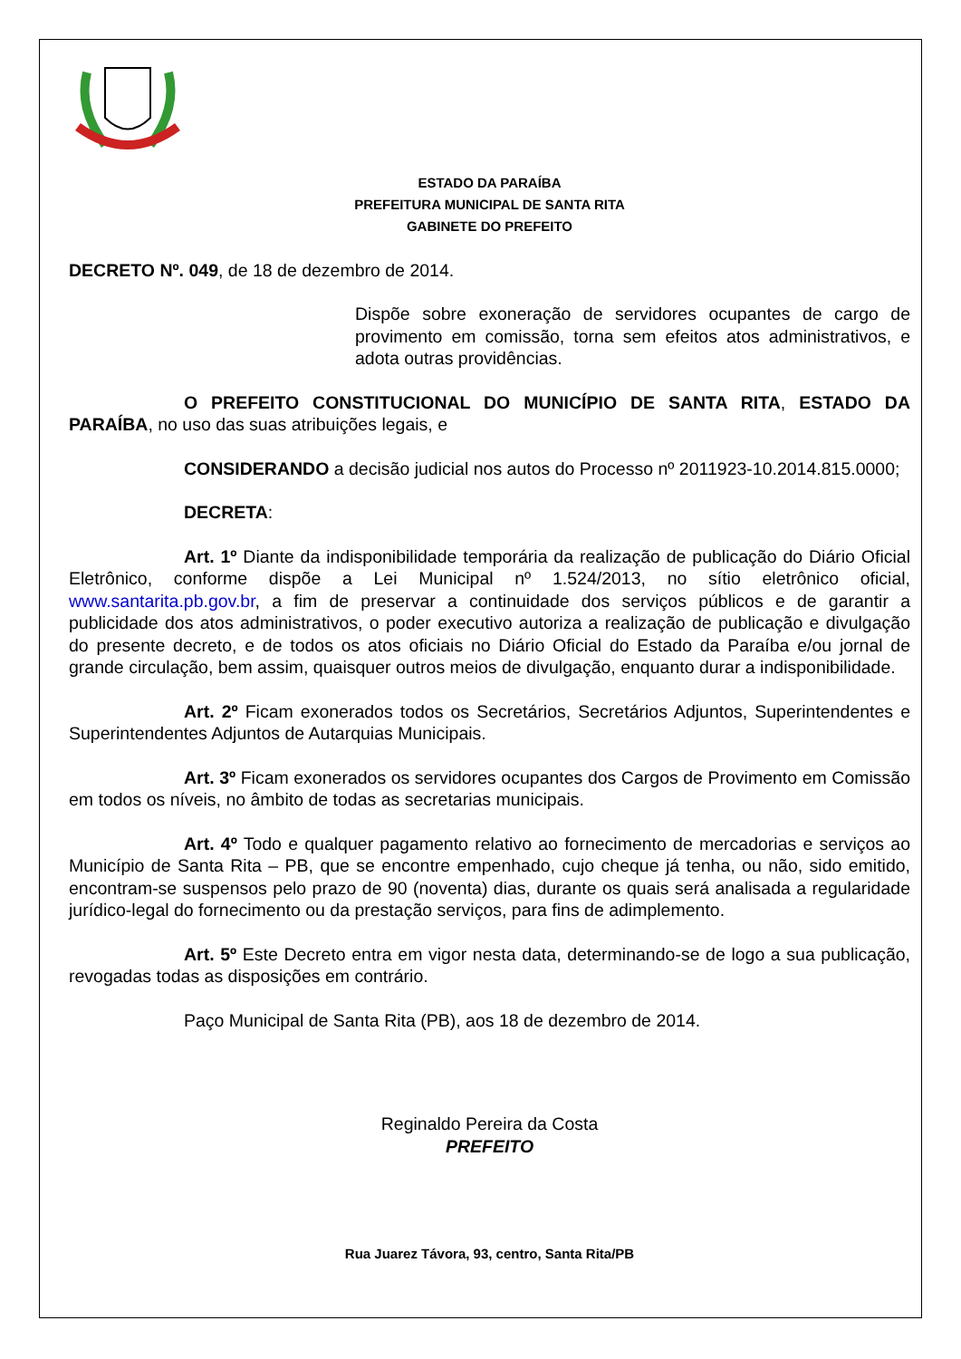ESTADO DA PARAÍBA
PREFEITURA MUNICIPAL DE SANTA RITA
GABINETE DO PREFEITO
DECRETO Nº. 049, de 18 de dezembro de 2014.
Dispõe sobre exoneração de servidores ocupantes de cargo de provimento em comissão, torna sem efeitos atos administrativos, e adota outras providências.
O PREFEITO CONSTITUCIONAL DO MUNICÍPIO DE SANTA RITA, ESTADO DA PARAÍBA, no uso das suas atribuições legais, e
CONSIDERANDO a decisão judicial nos autos do Processo nº 2011923-10.2014.815.0000;
DECRETA:
Art. 1º Diante da indisponibilidade temporária da realização de publicação do Diário Oficial Eletrônico, conforme dispõe a Lei Municipal nº 1.524/2013, no sítio eletrônico oficial, www.santarita.pb.gov.br, a fim de preservar a continuidade dos serviços públicos e de garantir a publicidade dos atos administrativos, o poder executivo autoriza a realização de publicação e divulgação do presente decreto, e de todos os atos oficiais no Diário Oficial do Estado da Paraíba e/ou jornal de grande circulação, bem assim, quaisquer outros meios de divulgação, enquanto durar a indisponibilidade.
Art. 2º Ficam exonerados todos os Secretários, Secretários Adjuntos, Superintendentes e Superintendentes Adjuntos de Autarquias Municipais.
Art. 3º Ficam exonerados os servidores ocupantes dos Cargos de Provimento em Comissão em todos os níveis, no âmbito de todas as secretarias municipais.
Art. 4º Todo e qualquer pagamento relativo ao fornecimento de mercadorias e serviços ao Município de Santa Rita – PB, que se encontre empenhado, cujo cheque já tenha, ou não, sido emitido, encontram-se suspensos pelo prazo de 90 (noventa) dias, durante os quais será analisada a regularidade jurídico-legal do fornecimento ou da prestação serviços, para fins de adimplemento.
Art. 5º Este Decreto entra em vigor nesta data, determinando-se de logo a sua publicação, revogadas todas as disposições em contrário.
Paço Municipal de Santa Rita (PB), aos 18 de dezembro de 2014.
Reginaldo Pereira da Costa
PREFEITO
Rua Juarez Távora, 93, centro, Santa Rita/PB